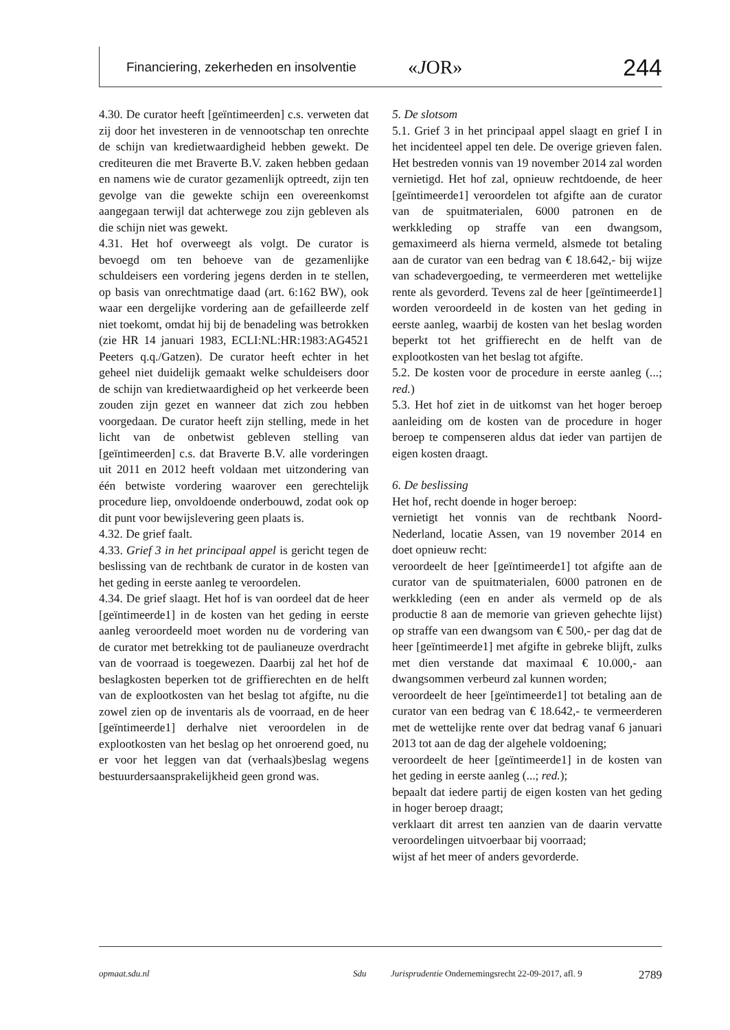Financiering, zekerheden en insolventie «JOR» 244
4.30. De curator heeft [geïntimeerden] c.s. verweten dat zij door het investeren in de vennootschap ten onrechte de schijn van kredietwaardigheid hebben gewekt. De crediteuren die met Braverte B.V. zaken hebben gedaan en namens wie de curator gezamenlijk optreedt, zijn ten gevolge van die gewekte schijn een overeenkomst aangegaan terwijl dat achterwege zou zijn gebleven als die schijn niet was gewekt.
4.31. Het hof overweegt als volgt. De curator is bevoegd om ten behoeve van de gezamenlijke schuldeisers een vordering jegens derden in te stellen, op basis van onrechtmatige daad (art. 6:162 BW), ook waar een dergelijke vordering aan de gefailleerde zelf niet toekomt, omdat hij bij de benadeling was betrokken (zie HR 14 januari 1983, ECLI:NL:HR:1983:AG4521 Peeters q.q./Gatzen). De curator heeft echter in het geheel niet duidelijk gemaakt welke schuldeisers door de schijn van kredietwaardigheid op het verkeerde been zouden zijn gezet en wanneer dat zich zou hebben voorgedaan. De curator heeft zijn stelling, mede in het licht van de onbetwist gebleven stelling van [geïntimeerden] c.s. dat Braverte B.V. alle vorderingen uit 2011 en 2012 heeft voldaan met uitzondering van één betwiste vordering waarover een gerechtelijk procedure liep, onvoldoende onderbouwd, zodat ook op dit punt voor bewijslevering geen plaats is.
4.32. De grief faalt.
4.33. Grief 3 in het principaal appel is gericht tegen de beslissing van de rechtbank de curator in de kosten van het geding in eerste aanleg te veroordelen.
4.34. De grief slaagt. Het hof is van oordeel dat de heer [geïntimeerde1] in de kosten van het geding in eerste aanleg veroordeeld moet worden nu de vordering van de curator met betrekking tot de paulianeuze overdracht van de voorraad is toegewezen. Daarbij zal het hof de beslagkosten beperken tot de griffierechten en de helft van de exploot­kosten van het beslag tot afgifte, nu die zowel zien op de inventaris als de voorraad, en de heer [geïntimeerde1] derhalve niet veroordelen in de exploot­kosten van het beslag op het onroerend goed, nu er voor het leggen van dat (verhaals)beslag wegens bestuurdersaansprakelijkheid geen grond was.
5. De slotsom
5.1. Grief 3 in het principaal appel slaagt en grief I in het incidenteel appel ten dele. De overige grieven falen. Het bestreden vonnis van 19 november 2014 zal worden vernietigd. Het hof zal, opnieuw rechtdoende, de heer [geïntimeerde1] veroordelen tot afgifte aan de curator van de spuitmaterialen, 6000 patronen en de werkkleding op straffe van een dwangsom, gemaximeerd als hierna vermeld, alsmede tot betaling aan de curator van een bedrag van € 18.642,- bij wijze van schadevergoeding, te vermeerderen met wettelijke rente als gevorderd. Tevens zal de heer [geïntimeerde1] worden veroordeeld in de kosten van het geding in eerste aanleg, waarbij de kosten van het beslag worden beperkt tot het griffierecht en de helft van de explootkosten van het beslag tot afgifte.
5.2. De kosten voor de procedure in eerste aanleg (...; red.)
5.3. Het hof ziet in de uitkomst van het hoger beroep aanleiding om de kosten van de procedure in hoger beroep te compenseren aldus dat ieder van partijen de eigen kosten draagt.
6. De beslissing
Het hof, recht doende in hoger beroep:
vernietigt het vonnis van de rechtbank Noord-Nederland, locatie Assen, van 19 november 2014 en doet opnieuw recht:
veroordeelt de heer [geïntimeerde1] tot afgifte aan de curator van de spuitmaterialen, 6000 patronen en de werkkleding (een en ander als vermeld op de als productie 8 aan de memorie van grieven gehechte lijst) op straffe van een dwangsom van € 500,- per dag dat de heer [geïntimeerde1] met afgifte in gebreke blijft, zulks met dien verstande dat maximaal € 10.000,- aan dwangsommen verbeurd zal kunnen worden;
veroordeelt de heer [geïntimeerde1] tot betaling aan de curator van een bedrag van € 18.642,- te vermeerderen met de wettelijke rente over dat bedrag vanaf 6 januari 2013 tot aan de dag der algehele voldoening;
veroordeelt de heer [geïntimeerde1] in de kosten van het geding in eerste aanleg (...; red.);
bepaalt dat iedere partij de eigen kosten van het geding in hoger beroep draagt;
verklaart dit arrest ten aanzien van de daarin vervatte veroordelingen uitvoerbaar bij voorraad;
wijst af het meer of anders gevorderde.
opmaat.sdu.nl Sdu Jurisprudentie Ondernemingsrecht 22-09-2017, afl. 9 2789